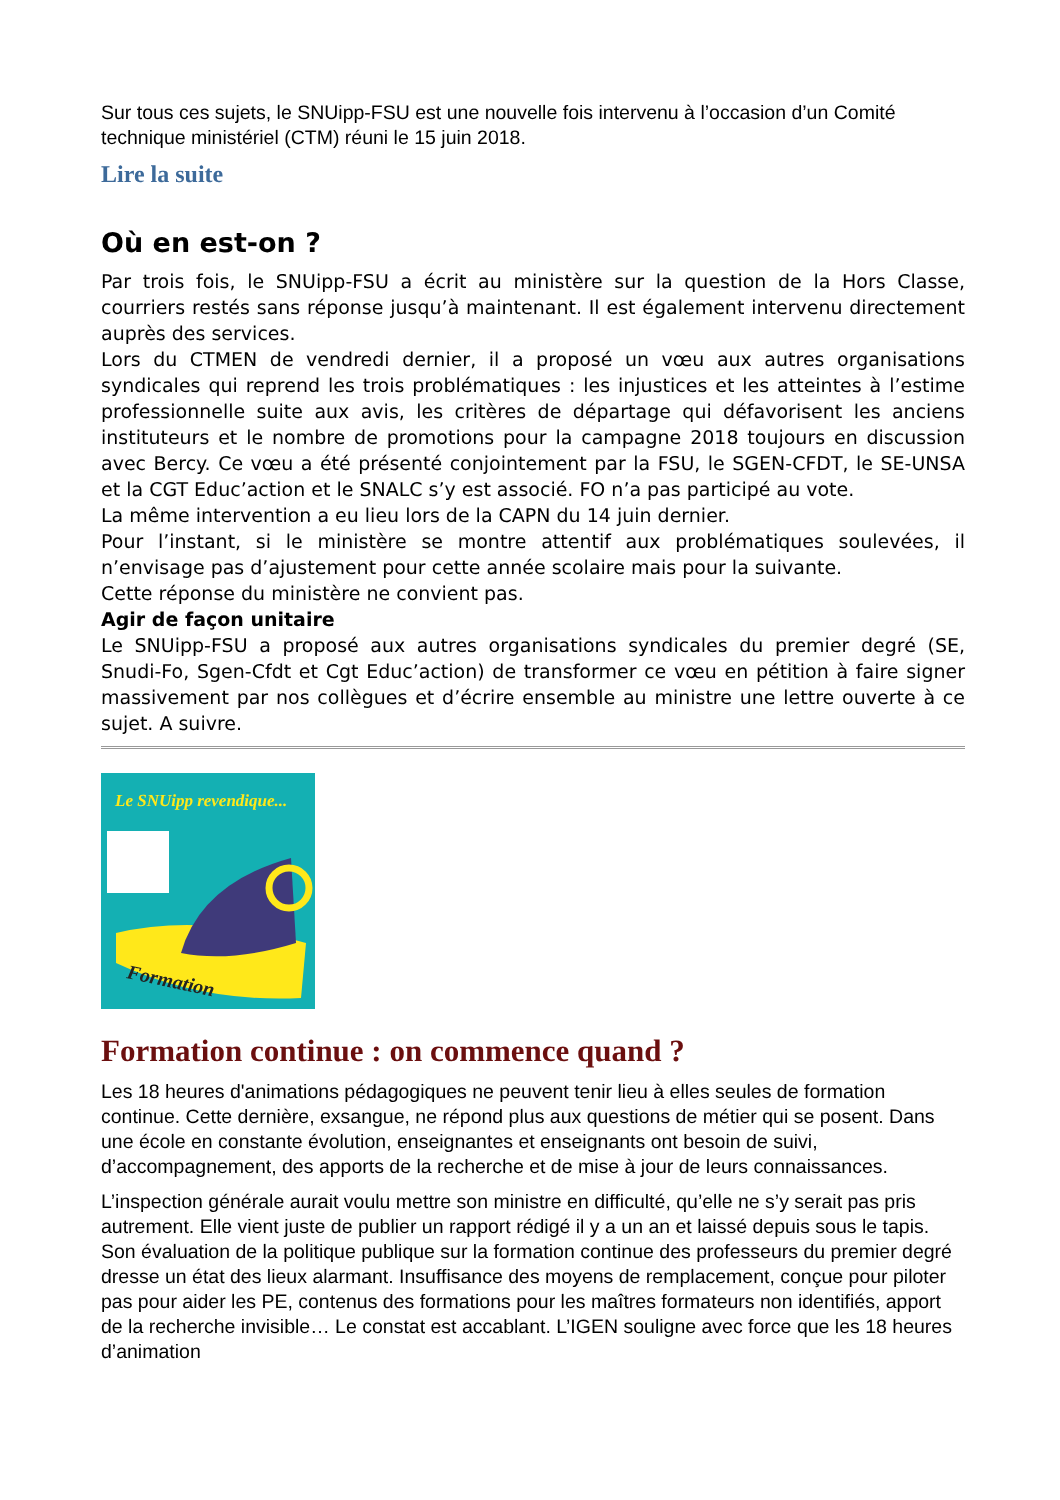Sur tous ces sujets, le SNUipp-FSU est une nouvelle fois intervenu à l’occasion d’un Comité technique ministériel (CTM) réuni le 15 juin 2018.
Lire la suite
Où en est-on ?
Par trois fois, le SNUipp-FSU a écrit au ministère sur la question de la Hors Classe, courriers restés sans réponse jusqu’à maintenant. Il est également intervenu directement auprès des services.
Lors du CTMEN de vendredi dernier, il a proposé un vœu aux autres organisations syndicales qui reprend les trois problématiques : les injustices et les atteintes à l’estime professionnelle suite aux avis, les critères de départage qui défavorisent les anciens instituteurs et le nombre de promotions pour la campagne 2018 toujours en discussion avec Bercy. Ce vœu a été présenté conjointement par la FSU, le SGEN-CFDT, le SE-UNSA et la CGT Educ’action et le SNALC s’y est associé. FO n’a pas participé au vote.
La même intervention a eu lieu lors de la CAPN du 14 juin dernier.
Pour l’instant, si le ministère se montre attentif aux problématiques soulevées, il n’envisage pas d’ajustement pour cette année scolaire mais pour la suivante.
Cette réponse du ministère ne convient pas.
Agir de façon unitaire
Le SNUipp-FSU a proposé aux autres organisations syndicales du premier degré (SE, Snudi-Fo, Sgen-Cfdt et Cgt Educ’action) de transformer ce vœu en pétition à faire signer massivement par nos collègues et d’écrire ensemble au ministre une lettre ouverte à ce sujet. A suivre.
Le SNUipp revendique...
Formation
Formation continue : on commence quand ?
Les 18 heures d'animations pédagogiques ne peuvent tenir lieu à elles seules de formation continue. Cette dernière, exsangue, ne répond plus aux questions de métier qui se posent. Dans une école en constante évolution, enseignantes et enseignants ont besoin de suivi, d’accompagnement, des apports de la recherche et de mise à jour de leurs connaissances.
L’inspection générale aurait voulu mettre son ministre en difficulté, qu’elle ne s’y serait pas pris autrement. Elle vient juste de publier un rapport rédigé il y a un an et laissé depuis sous le tapis. Son évaluation de la politique publique sur la formation continue des professeurs du premier degré dresse un état des lieux alarmant. Insuffisance des moyens de remplacement, conçue pour piloter pas pour aider les PE, contenus des formations pour les maîtres formateurs non identifiés, apport de la recherche invisible… Le constat est accablant. L’IGEN souligne avec force que les 18 heures d’animation